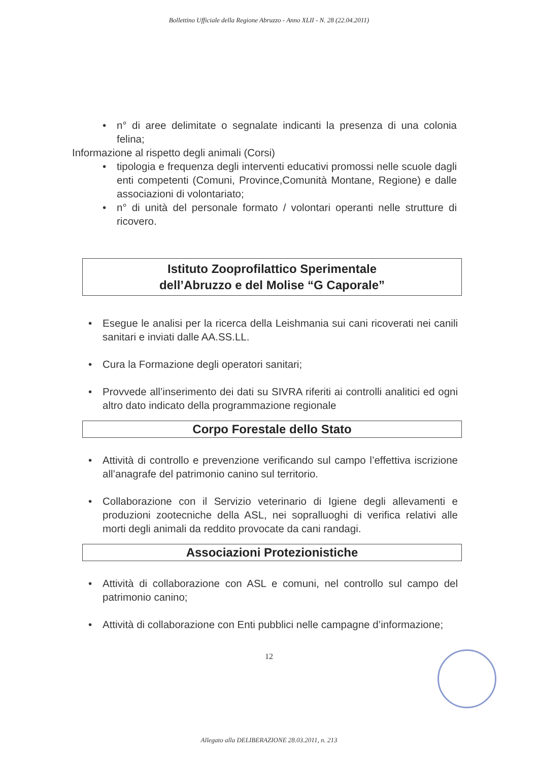Bollettino Ufficiale della Regione Abruzzo - Anno XLII - N. 28 (22.04.2011)
• n° di aree delimitate o segnalate indicanti la presenza di una colonia felina;
Informazione al rispetto degli animali (Corsi)
• tipologia e frequenza degli interventi educativi promossi nelle scuole dagli enti competenti (Comuni, Province,Comunità Montane, Regione) e dalle associazioni di volontariato;
• n° di unità del personale formato / volontari operanti nelle strutture di ricovero.
Istituto Zooprofilattico Sperimentale
dell’Abruzzo e del Molise “G Caporale”
• Esegue le analisi per la ricerca della Leishmania sui cani ricoverati nei canili sanitari e inviati dalle AA.SS.LL.
• Cura la Formazione degli operatori sanitari;
• Provvede all’inserimento dei dati su SIVRA riferiti ai controlli analitici ed ogni altro dato indicato della programmazione regionale
Corpo Forestale dello Stato
• Attività di controllo e prevenzione verificando sul campo l’effettiva iscrizione all’anagrafe del patrimonio canino sul territorio.
• Collaborazione con il Servizio veterinario di Igiene degli allevamenti e produzioni zootecniche della ASL, nei sopralluoghi di verifica relativi alle morti degli animali da reddito provocate da cani randagi.
Associazioni Protezionistiche
• Attività di collaborazione con ASL e comuni, nel controllo sul campo del patrimonio canino;
• Attività di collaborazione con Enti pubblici nelle campagne d’informazione;
12
Allegato alla DELIBERAZIONE 28.03.2011, n. 213